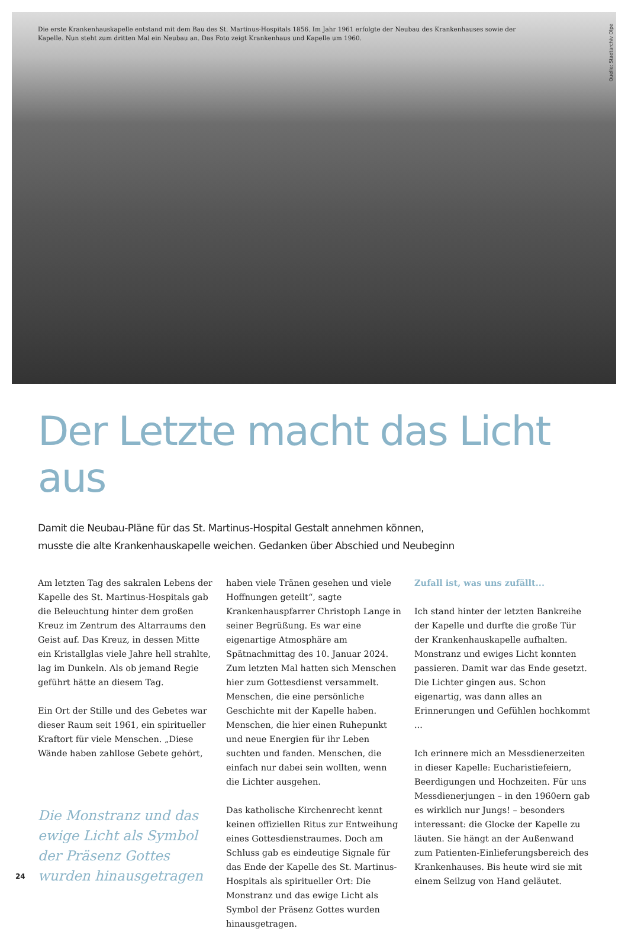Die erste Krankenhauskapelle entstand mit dem Bau des St. Martinus-Hospitals 1856. Im Jahr 1961 erfolgte der Neubau des Krankenhauses sowie der Kapelle. Nun steht zum dritten Mal ein Neubau an. Das Foto zeigt Krankenhaus und Kapelle um 1960.
Quelle: Stadtarchiv Olpe
Der Letzte macht das Licht aus
Damit die Neubau-Pläne für das St. Martinus-Hospital Gestalt annehmen können,
musste die alte Krankenhauskapelle weichen. Gedanken über Abschied und Neubeginn
Am letzten Tag des sakralen Lebens der Kapelle des St. Martinus-Hospitals gab die Beleuchtung hinter dem großen Kreuz im Zentrum des Altarraums den Geist auf. Das Kreuz, in dessen Mitte ein Kristallglas viele Jahre hell strahlte, lag im Dunkeln. Als ob jemand Regie geführt hätte an diesem Tag.
Ein Ort der Stille und des Gebetes war dieser Raum seit 1961, ein spiritueller Kraftort für viele Menschen. „Diese Wände haben zahllose Gebete gehört,
Die Monstranz und das ewige Licht als Symbol der Präsenz Gottes wurden hinausgetragen
haben viele Tränen gesehen und viele Hoffnungen geteilt“, sagte Krankenhauspfarrer Christoph Lange in seiner Begrüßung. Es war eine eigenartige Atmosphäre am Spätnachmittag des 10. Januar 2024. Zum letzten Mal hatten sich Menschen hier zum Gottesdienst versammelt. Menschen, die eine persönliche Geschichte mit der Kapelle haben. Menschen, die hier einen Ruhepunkt und neue Energien für ihr Leben suchten und fanden. Menschen, die einfach nur dabei sein wollten, wenn die Lichter ausgehen.
Das katholische Kirchenrecht kennt keinen offiziellen Ritus zur Entweihung eines Gottesdienstraumes. Doch am Schluss gab es eindeutige Signale für das Ende der Kapelle des St. Martinus-Hospitals als spiritueller Ort: Die Monstranz und das ewige Licht als Symbol der Präsenz Gottes wurden hinausgetragen.
Zufall ist, was uns zufällt...
Ich stand hinter der letzten Bankreihe der Kapelle und durfte die große Tür der Krankenhauskapelle aufhalten. Monstranz und ewiges Licht konnten passieren. Damit war das Ende gesetzt. Die Lichter gingen aus. Schon eigenartig, was dann alles an Erinnerungen und Gefühlen hochkommt ...
Ich erinnere mich an Messdienerzeiten in dieser Kapelle: Eucharistiefeiern, Beerdigungen und Hochzeiten. Für uns Messdienerjungen – in den 1960ern gab es wirklich nur Jungs! – besonders interessant: die Glocke der Kapelle zu läuten. Sie hängt an der Außenwand zum Patienten-Einlieferungsbereich des Krankenhauses. Bis heute wird sie mit einem Seilzug von Hand geläutet.
24